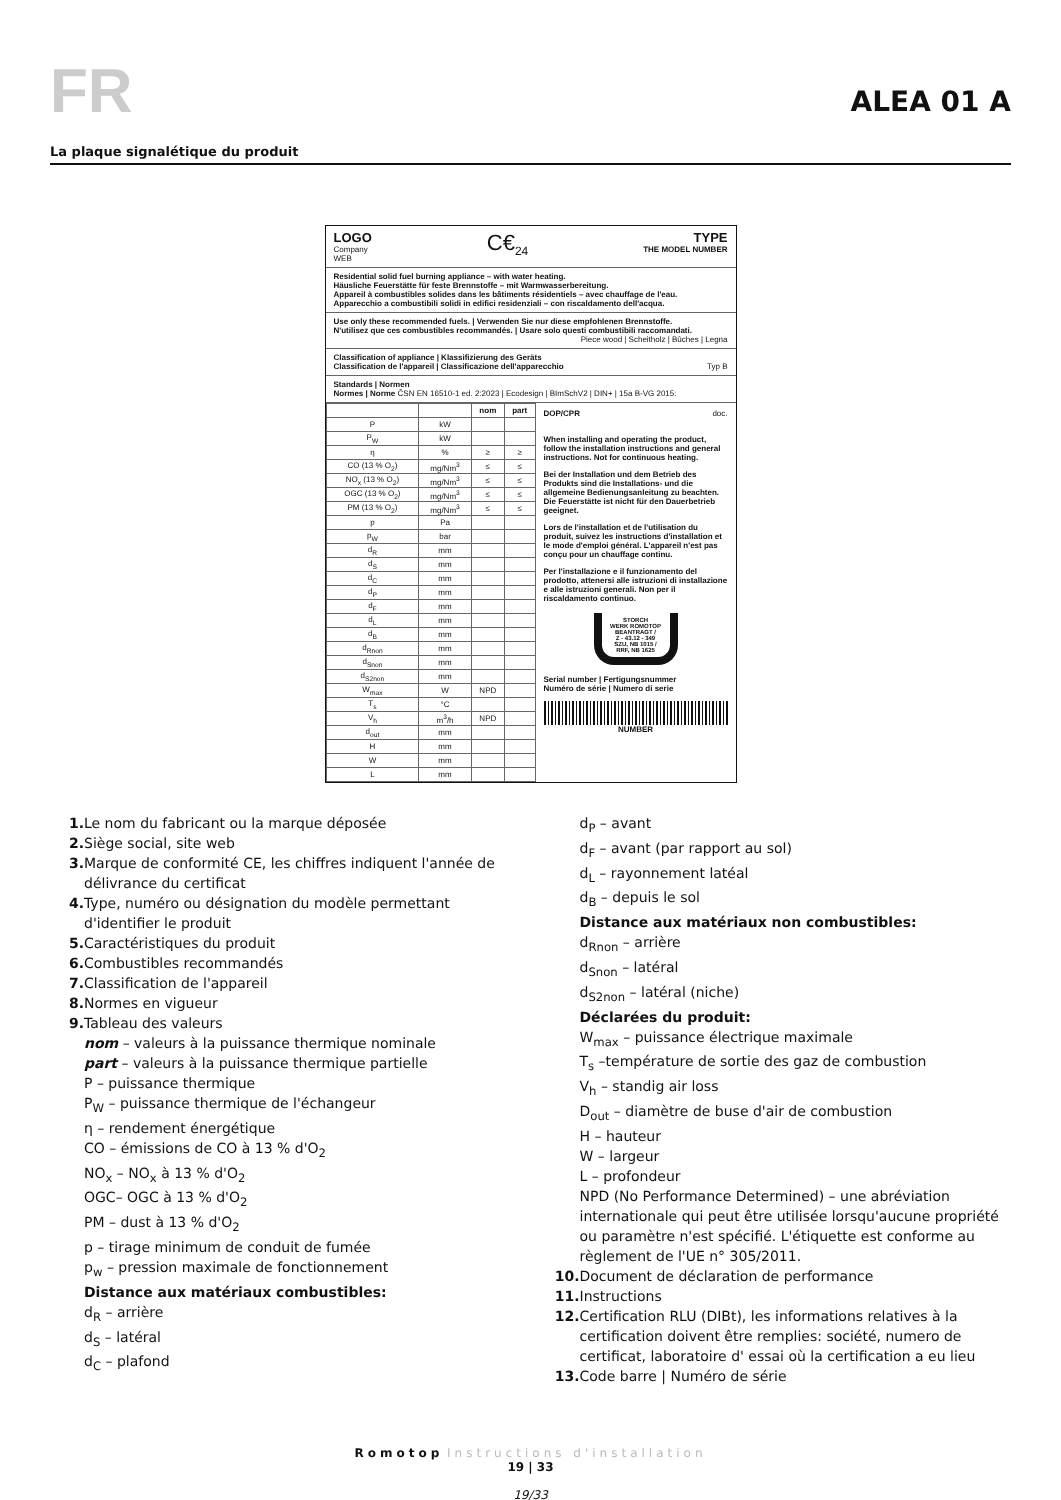FR
ALEA 01 A
La plaque signalétique du produit
LOGO
Company
WEB
C€<sub>24</sub> TYPE
THE MODEL NUMBER
Residential solid fuel burning appliance – with water heating.
Häusliche Feuerstätte für feste Brennstoffe – mit Warmwasserbereitung.
Appareil à combustibles solides dans les bâtiments résidentiels – avec chauffage de l'eau.
Apparecchio a combustibili solidi in edifici residenziali – con riscaldamento dell'acqua.
Use only these recommended fuels. | Verwenden Sie nur diese empfohlenen Brennstoffe.
N'utilisez que ces combustibles recommandés. | Usare solo questi combustibili raccomandati.
Piece wood | Scheitholz | Bûches | Legna
Classification of appliance | Klassifizierung des Geräts
Classification de l'appareil | Classificazione dell'apparecchio Typ B
Standards | Normen
Normes | Norme ČSN EN 16510-1 ed. 2:2023 | Ecodesign | BImSchV2 | DIN+ | 15a B-VG 2015:
| | | nom | part |
| --- | --- | --- | --- |
| P | kW | | |
| P<sub>W</sub> | kW | | |
| η | % | ≥ | ≥ |
| CO (13 % O<sub>2</sub>) | mg/Nm<sup>3</sup> | ≤ | ≤ |
| NO<sub>x</sub> (13 % O<sub>2</sub>) | mg/Nm<sup>3</sup> | ≤ | ≤ |
| OGC (13 % O<sub>2</sub>) | mg/Nm<sup>3</sup> | ≤ | ≤ |
| PM (13 % O<sub>2</sub>) | mg/Nm<sup>3</sup> | ≤ | ≤ |
| p | Pa | | |
| p<sub>W</sub> | bar | | |
| d<sub>R</sub> | mm | | |
| d<sub>S</sub> | mm | | |
| d<sub>C</sub> | mm | | |
| d<sub>P</sub> | mm | | |
| d<sub>F</sub> | mm | | |
| d<sub>L</sub> | mm | | |
| d<sub>B</sub> | mm | | |
| d<sub>Rnon</sub> | mm | | |
| d<sub>Snon</sub> | mm | | |
| d<sub>S2non</sub> | mm | | |
| W<sub>max</sub> | W | NPD | |
| T<sub>s</sub> | °C | | |
| V<sub>h</sub> | m<sup>3</sup>/h | NPD | |
| d<sub>out</sub> | mm | | |
| H | mm | | |
| W | mm | | |
| L | mm | | |
DOP/CPR doc.
When installing and operating the product, follow the installation instructions and general instructions. Not for continuous heating.
Bei der Installation und dem Betrieb des Produkts sind die Installations- und die allgemeine Bedienungsanleitung zu beachten. Die Feuerstätte ist nicht für den Dauerbetrieb geeignet.
Lors de l'installation et de l'utilisation du produit, suivez les instructions d'installation et le mode d'emploi général. L'appareil n'est pas conçu pour un chauffage continu.
Per l'installazione e il funzionamento del prodotto, attenersi alle istruzioni di installazione e alle istruzioni generali. Non per il riscaldamento continuo.
STORCH
WERK ROMOTOP
BEANTRAGT /
Z - 43.12 - 349
SZU, NB 1015 /
RRF, NB 1625
Serial number | Fertigungsnummer
Numéro de série | Numero di serie
NUMBER
1. Le nom du fabricant ou la marque déposée
2. Siège social, site web
3. Marque de conformité CE, les chiffres indiquent l'année de délivrance du certificat
4. Type, numéro ou désignation du modèle permettant d'identifier le produit
5. Caractéristiques du produit
6. Combustibles recommandés
7. Classification de l'appareil
8. Normes en vigueur
9. Tableau des valeurs
nom – valeurs à la puissance thermique nominale
part – valeurs à la puissance thermique partielle
P – puissance thermique
P<sub>W</sub> – puissance thermique de l'échangeur
η – rendement énergétique
CO – émissions de CO à 13 % d'O<sub>2</sub>
NO<sub>x</sub> – NO<sub>x</sub> à 13 % d'O<sub>2</sub>
OGC– OGC à 13 % d'O<sub>2</sub>
PM – dust à 13 % d'O<sub>2</sub>
p – tirage minimum de conduit de fumée
p<sub>w</sub> – pression maximale de fonctionnement
Distance aux matériaux combustibles:
d<sub>R</sub> – arrière
d<sub>S</sub> – latéral
d<sub>C</sub> – plafond
d<sub>P</sub> – avant
d<sub>F</sub> – avant (par rapport au sol)
d<sub>L</sub> – rayonnement latéal
d<sub>B</sub> – depuis le sol
Distance aux matériaux non combustibles:
d<sub>Rnon</sub> – arrière
d<sub>Snon</sub> – latéral
d<sub>S2non</sub> – latéral (niche)
Déclarées du produit:
W<sub>max</sub> – puissance électrique maximale
T<sub>s</sub> –température de sortie des gaz de combustion
V<sub>h</sub> – standig air loss
D<sub>out</sub> – diamètre de buse d'air de combustion
H – hauteur
W – largeur
L – profondeur
NPD (No Performance Determined) – une abréviation internationale qui peut être utilisée lorsqu'aucune propriété ou paramètre n'est spécifié. L'étiquette est conforme au règlement de l'UE n° 305/2011.
10. Document de déclaration de performance
11. Instructions
12. Certification RLU (DIBt), les informations relatives à la certification doivent être remplies: société, numero de certificat, laboratoire d' essai où la certification a eu lieu
13. Code barre | Numéro de série
Romotop Instructions d'installation
19 | 33
19/33